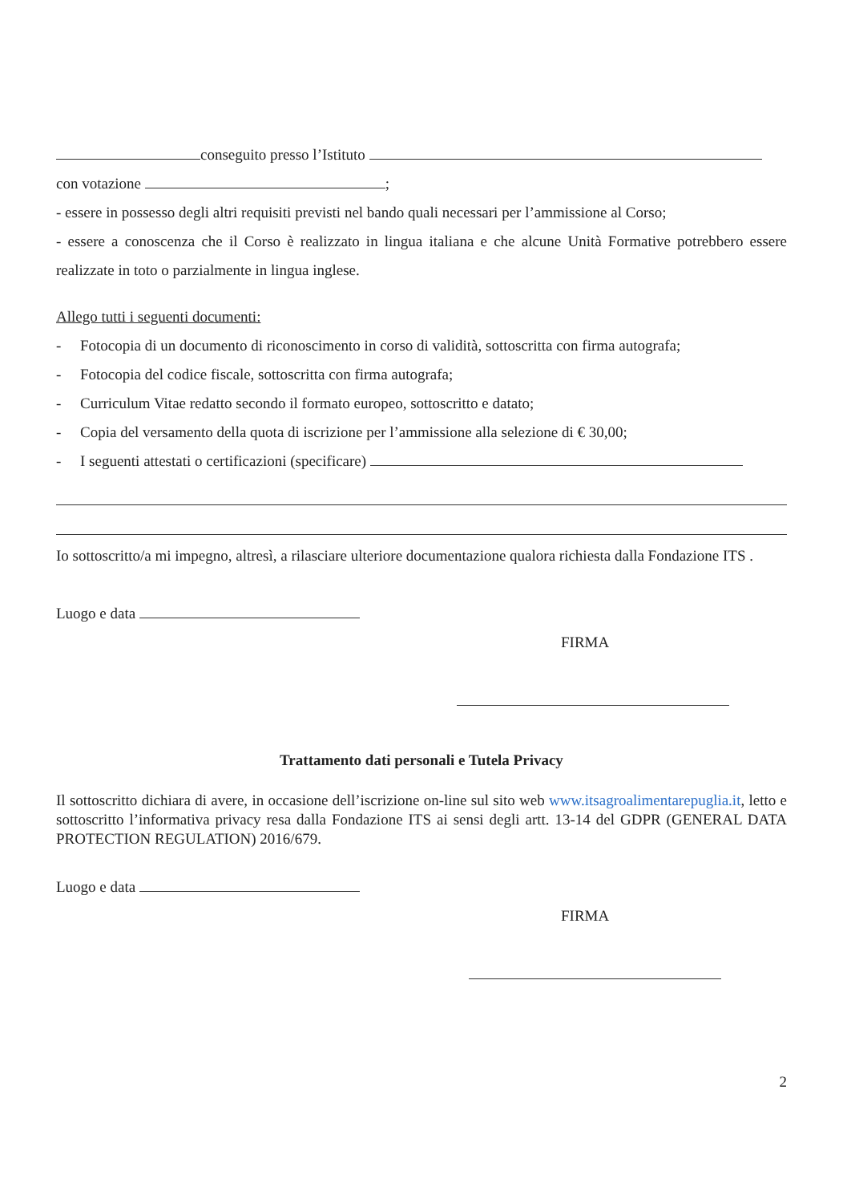conseguito presso l’Istituto
con votazione ;
- essere in possesso degli altri requisiti previsti nel bando quali necessari per l’ammissione al Corso;
- essere a conoscenza che il Corso è realizzato in lingua italiana e che alcune Unità Formative potrebbero essere realizzate in toto o parzialmente in lingua inglese.
Allego tutti i seguenti documenti:
- Fotocopia di un documento di riconoscimento in corso di validità, sottoscritta con firma autografa;
- Fotocopia del codice fiscale, sottoscritta con firma autografa;
- Curriculum Vitae redatto secondo il formato europeo, sottoscritto e datato;
- Copia del versamento della quota di iscrizione per l’ammissione alla selezione di € 30,00;
- I seguenti attestati o certificazioni (specificare)
Io sottoscritto/a mi impegno, altresì, a rilasciare ulteriore documentazione qualora richiesta dalla Fondazione ITS .
Luogo e data
FIRMA
Trattamento dati personali e Tutela Privacy
Il sottoscritto dichiara di avere, in occasione dell’iscrizione on-line sul sito web www.itsagroalimentarepuglia.it, letto e sottoscritto l’informativa privacy resa dalla Fondazione ITS ai sensi degli artt. 13-14 del GDPR (GENERAL DATA PROTECTION REGULATION) 2016/679.
Luogo e data
FIRMA
2